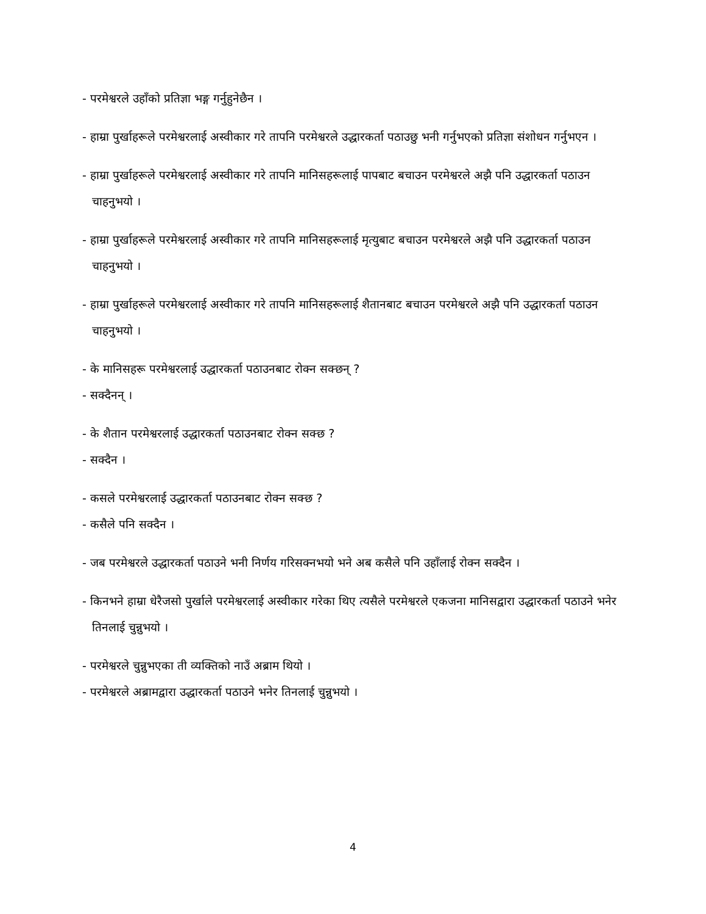- परमेश्वरले उहाँको प्रतिज्ञा भङ्ग गर्नुहुनेछैन ।
- हाम्रा पुर्खाहरूले परमेश्वरलाई अस्वीकार गरे तापनि परमेश्वरले उद्धारकर्ता पठाउछु भनी गर्नुभएको प्रतिज्ञा संशोधन गर्नुभएन ।
- हाम्रा पुर्खाहरूले परमेश्वरलाई अस्वीकार गरे तापनि मानिसहरूलाई पापबाट बचाउन परमेश्वरले अझै पनि उद्धारकर्ता पठाउन चाहनुभयो ।
- हाम्रा पुर्खाहरूले परमेश्वरलाई अस्वीकार गरे तापनि मानिसहरूलाई मृत्युबाट बचाउन परमेश्वरले अझै पनि उद्धारकर्ता पठाउन चाहनुभयो ।
- हाम्रा पुर्खाहरूले परमेश्वरलाई अस्वीकार गरे तापनि मानिसहरूलाई शैतानबाट बचाउन परमेश्वरले अझै पनि उद्धारकर्ता पठाउन चाहनुभयो ।
- के मानिसहरू परमेश्वरलाई उद्धारकर्ता पठाउनबाट रोक्न सक्छन् ?
- सक्दैनन् ।
- के शैतान परमेश्वरलाई उद्धारकर्ता पठाउनबाट रोक्न सक्छ ?
- सक्दैन ।
- कसले परमेश्वरलाई उद्धारकर्ता पठाउनबाट रोक्न सक्छ ?
- कसैले पनि सक्दैन ।
- जब परमेश्वरले उद्धारकर्ता पठाउने भनी निर्णय गरिसक्नभयो भने अब कसैले पनि उहाँलाई रोक्न सक्दैन ।
- किनभने हाम्रा धेरैजसो पुर्खाले परमेश्वरलाई अस्वीकार गरेका थिए त्यसैले परमेश्वरले एकजना मानिसद्वारा उद्धारकर्ता पठाउने भनेर तिनलाई चुन्नुभयो ।
- परमेश्वरले चुन्नुभएका ती व्यक्तिको नाउँ अब्राम थियो ।
- परमेश्वरले अब्रामद्वारा उद्धारकर्ता पठाउने भनेर तिनलाई चुन्नुभयो ।
4